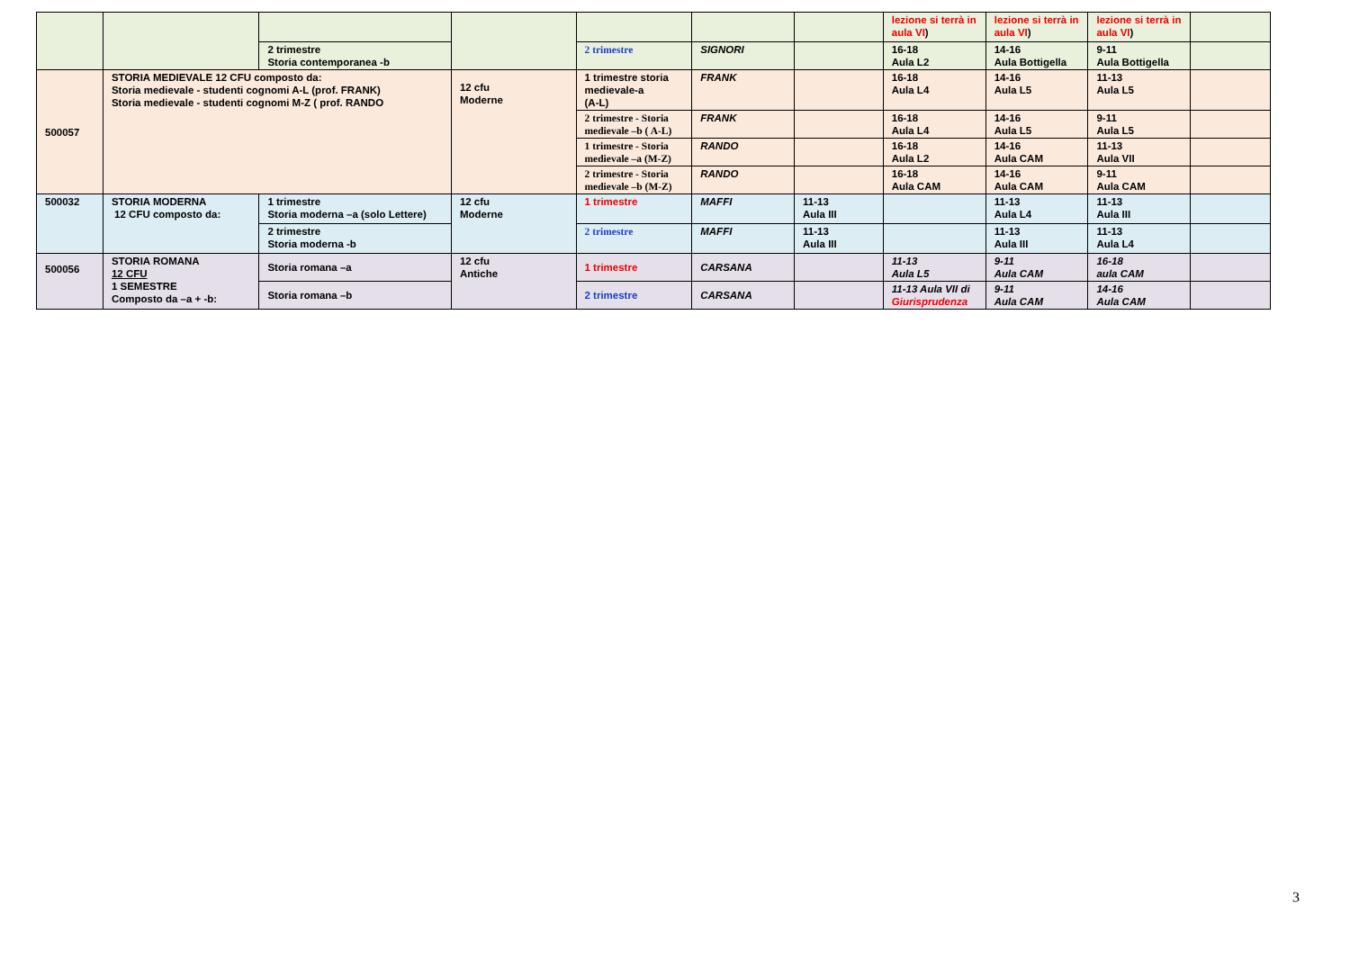| | | | | | | | lezione si terrà in aula VI ) | lezione si terrà in aula VI ) | lezione si terrà in aula VI ) | |
| | | 2 trimestre Storia contemporanea -b | | 2 trimestre | SIGNORI | | 16-18 Aula L2 | 14-16 Aula Bottigella | 9-11 Aula Bottigella | |
| 500057 | STORIA MEDIEVALE 12 CFU composto da: Storia medievale - studenti cognomi A-L (prof. FRANK) Storia medievale - studenti cognomi M-Z ( prof. RANDO | | 12 cfu Moderne | 1 trimestre storia medievale-a (A-L) | FRANK | | 16-18 Aula L4 | 14-16 Aula L5 | 11-13 Aula L5 | |
| | | | | 2 trimestre - Storia medievale –b ( A-L) | FRANK | | 16-18 Aula L4 | 14-16 Aula L5 | 9-11 Aula L5 | |
| | | | | 1 trimestre - Storia medievale –a (M-Z) | RANDO | | 16-18 Aula L2 | 14-16 Aula CAM | 11-13 Aula VII | |
| | | | | 2 trimestre - Storia medievale –b (M-Z) | RANDO | | 16-18 Aula CAM | 14-16 Aula CAM | 9-11 Aula CAM | |
| 500032 | STORIA MODERNA 12 CFU composto da: | 1 trimestre Storia moderna –a (solo Lettere) | 12 cfu Moderne | 1 trimestre | MAFFI | 11-13 Aula III | | 11-13 Aula L4 | 11-13 Aula III | |
| | | 2 trimestre Storia moderna -b | | 2 trimestre | MAFFI | 11-13 Aula III | | 11-13 Aula III | 11-13 Aula L4 | |
| 500056 | STORIA ROMANA 12 CFU 1 SEMESTRE Composto da –a + -b: | Storia romana –a | 12 cfu Antiche | 1 trimestre | CARSANA | | 11-13 Aula L5 | 9-11 Aula CAM | 16-18 aula CAM | |
| | | Storia romana –b | | 2 trimestre | CARSANA | | 11-13 Aula VII di Giurisprudenza | 9-11 Aula CAM | 14-16 Aula CAM | |
3